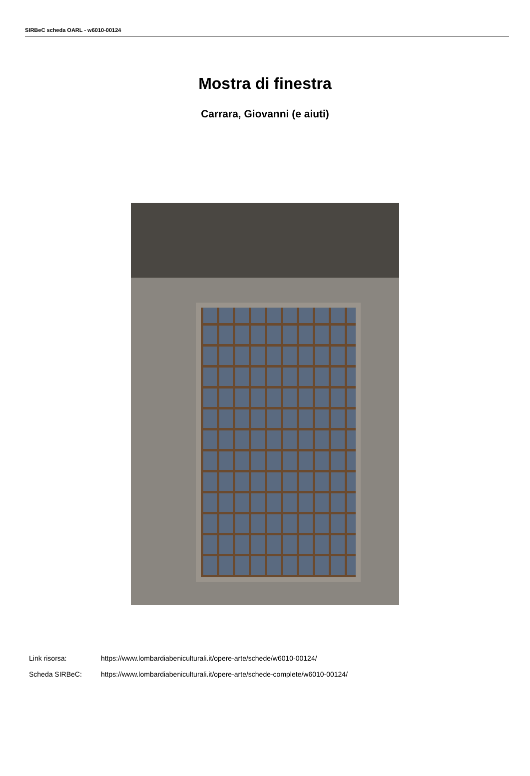SIRBeC scheda OARL - w6010-00124
Mostra di finestra
Carrara, Giovanni (e aiuti)
Link risorsa: https://www.lombardiabeniculturali.it/opere-arte/schede/w6010-00124/
Scheda SIRBeC: https://www.lombardiabeniculturali.it/opere-arte/schede-complete/w6010-00124/